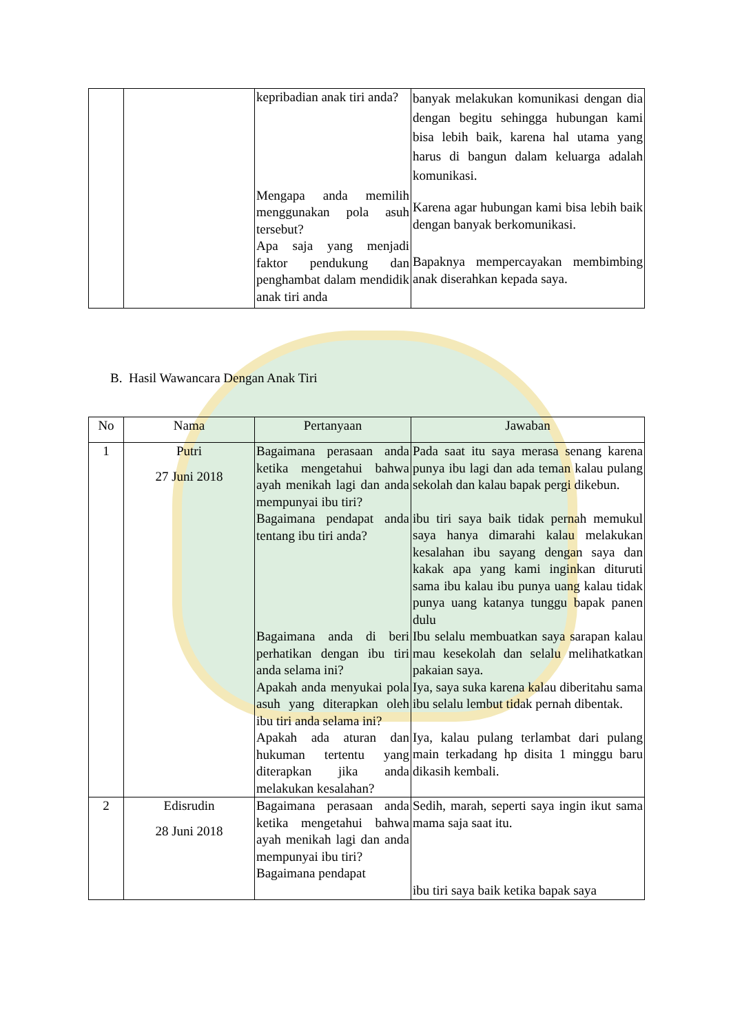| | | kepribadian anak tiri anda? Mengapa anda memilih menggunakan pola asuh tersebut? Apa saja yang menjadi faktor pendukung dan penghambat dalam mendidik anak tiri anda | banyak melakukan komunikasi dengan dia dengan begitu sehingga hubungan kami bisa lebih baik, karena hal utama yang harus di bangun dalam keluarga adalah komunikasi. Karena agar hubungan kami bisa lebih baik dengan banyak berkomunikasi. Bapaknya mempercayakan membimbing anak diserahkan kepada saya. |
B. Hasil Wawancara Dengan Anak Tiri
| No | Nama | Pertanyaan | Jawaban |
| --- | --- | --- | --- |
| 1 | Putri 27 Juni 2018 | Bagaimana perasaan anda ketika mengetahui bahwa ayah menikah lagi dan anda mempunyai ibu tiri? Bagaimana pendapat anda tentang ibu tiri anda? Bagaimana anda di beri perhatikan dengan ibu tiri anda selama ini? Apakah anda menyukai pola asuh yang diterapkan oleh ibu tiri anda selama ini? Apakah ada aturan dan hukuman tertentu yang diterapkan jika anda melakukan kesalahan? | Pada saat itu saya merasa senang karena punya ibu lagi dan ada teman kalau pulang sekolah dan kalau bapak pergi dikebun. ibu tiri saya baik tidak pernah memukul saya hanya dimarahi kalau melakukan kesalahan ibu sayang dengan saya dan kakak apa yang kami inginkan dituruti sama ibu kalau ibu punya uang kalau tidak punya uang katanya tunggu bapak panen dulu Ibu selalu membuatkan saya sarapan kalau mau kesekolah dan selalu melihatkatkan pakaian saya. Iya, saya suka karena kalau diberitahu sama ibu selalu lembut tidak pernah dibentak. Iya, kalau pulang terlambat dari pulang main terkadang hp disita 1 minggu baru dikasih kembali. |
| 2 | Edisrudin 28 Juni 2018 | Bagaimana perasaan anda ketika mengetahui bahwa ayah menikah lagi dan anda mempunyai ibu tiri? Bagaimana pendapat | Sedih, marah, seperti saya ingin ikut sama mama saja saat itu. ibu tiri saya baik ketika bapak saya |